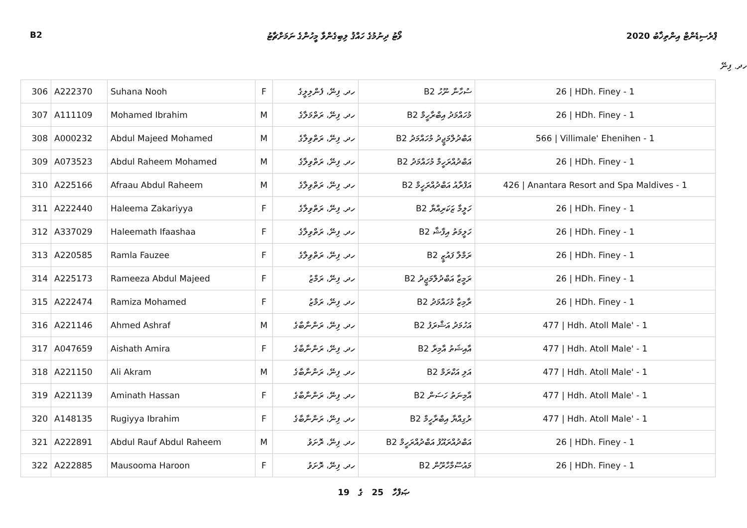B2 ވޯޓު ދިނުމުގެ ހައްޤު ލިބިގެންވާ މީހުންގެ ނަމަށްޗާޓު ޕްރެސިޑެންޓް އިންތިޚާބު 2020
ހދ. ފިނޭ
| 306 | A222370 | Suhana Nooh | F | ހދ. ފިނޭ، ފެންލިލީގެ | ސުހާނާ ނޫހު B2 | 26 / HDh. Finey - 1 |
| 307 | A111109 | Mohamed Ibrahim | M | ހދ. ފިނޭ، ރަތްމަލާގެ | މުހައްމަދު އިބްރާހީމް B2 | 26 / HDh. Finey - 1 |
| 308 | A000232 | Abdul Majeed Mohamed | M | ހދ. ފިނޭ، ރަތްވިލާގެ | އަބްދުލްމަޖީދު މުހައްމަދު B2 | 566 / Villimale' Ehenihen - 1 |
| 309 | A073523 | Abdul Raheem Mohamed | M | ހދ. ފިނޭ، ރަތްވިލާގެ | އަބްދުއްރަހީމް މުހައްމަދު B2 | 26 / HDh. Finey - 1 |
| 310 | A225166 | Afraau Abdul Raheem | M | ހދ. ފިނޭ، ރަތްވިލާގެ | އަފްރާއު އަބްދުއްރަހީމް B2 | 426 / Anantara Resort and Spa Maldives - 1 |
| 311 | A222440 | Haleema Zakariyya | F | ހދ. ފިނޭ، ރަތްވިލާގެ | ހަލީމާ ޒަކަރިއްޔާ B2 | 26 / HDh. Finey - 1 |
| 312 | A337029 | Haleemath Ifaashaa | F | ހދ. ފިނޭ، ރަތްވިލާގެ | ހަލީމަތު އިފާޝާ B2 | 26 / HDh. Finey - 1 |
| 313 | A220585 | Ramla Fauzee | F | ހދ. ފިނޭ، ރަތްވިލާގެ | ރަމްލާ ފައުޒީ B2 | 26 / HDh. Finey - 1 |
| 314 | A225173 | Rameeza Abdul Majeed | F | ހދ. ފިނޭ، ރަމްޒު | ރަމީޒާ އަބްދުލްމަޖީދު B2 | 26 / HDh. Finey - 1 |
| 315 | A222474 | Ramiza Mohamed | F | ހދ. ފިނޭ، ރަމްޒު | ރާމިޒާ މުހައްމަދު B2 | 26 / HDh. Finey - 1 |
| 316 | A221146 | Ahmed Ashraf | M | ހދ. ފިނޭ، ރަންނާބާގެ | އަހުމަދު އަޝްރަފު B2 | 477 / Hdh. Atoll Male' - 1 |
| 317 | A047659 | Aishath Amira | F | ހދ. ފިނޭ، ރަންނާބާގެ | އާއިޝަތު އާމިރާ B2 | 477 / Hdh. Atoll Male' - 1 |
| 318 | A221150 | Ali Akram | M | ހދ. ފިނޭ، ރަންނާބާގެ | އަލި އަކްރަމް B2 | 477 / Hdh. Atoll Male' - 1 |
| 319 | A221139 | Aminath Hassan | F | ހދ. ފިނޭ، ރަންނާބާގެ | އާމިނަތު ހަސަން B2 | 477 / Hdh. Atoll Male' - 1 |
| 320 | A148135 | Rugiyya Ibrahim | F | ހދ. ފިނޭ، ރަންނާބާގެ | ރުގިއްޔާ އިބްރާހީމް B2 | 477 / Hdh. Atoll Male' - 1 |
| 321 | A222891 | Abdul Rauf Abdul Raheem | M | ހދ. ފިނޭ، ރޮށަވު | އަބްދުއްރައޫފު އަބްދުއްރަހީމް B2 | 26 / HDh. Finey - 1 |
| 322 | A222885 | Mausooma Haroon | F | ހދ. ފިނޭ، ރޮށަވު | މައުސޫމާހާރޫން B2 | 26 / HDh. Finey - 1 |
19 ގެ 25 ޞަފްހާ